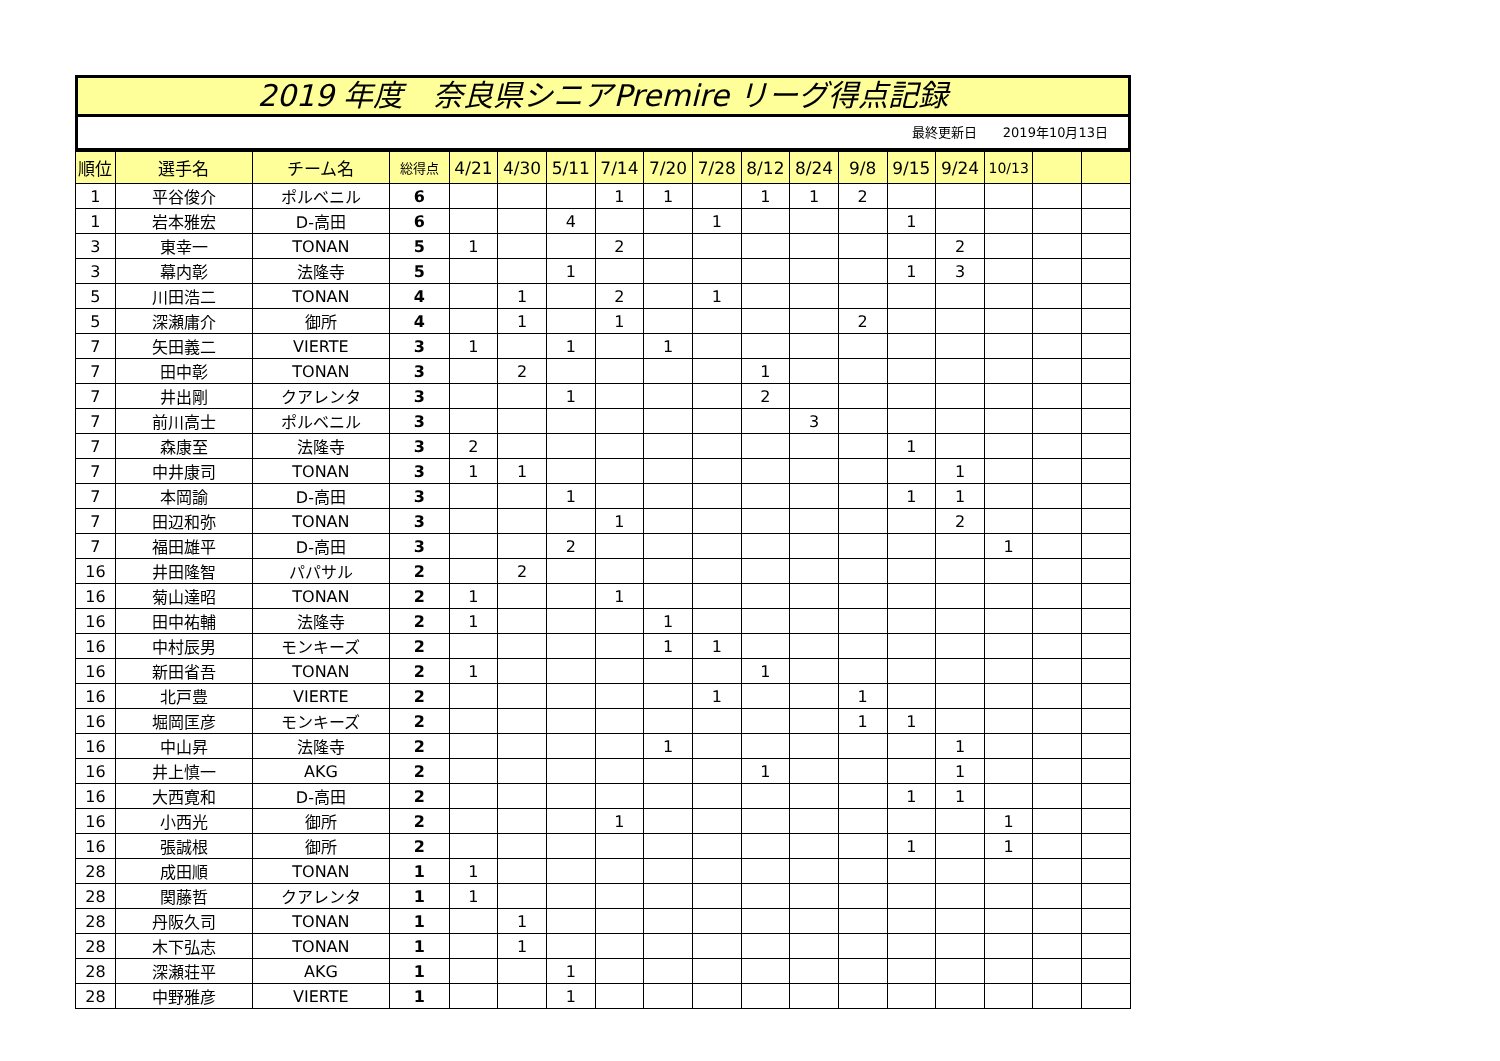2019 年度　奈良県シニアPremire リーグ得点記録
最終更新日　　2019年10月13日
| 順位 | 選手名 | チーム名 | 総得点 | 4/21 | 4/30 | 5/11 | 7/14 | 7/20 | 7/28 | 8/12 | 8/24 | 9/8 | 9/15 | 9/24 | 10/13 | | |
| --- | --- | --- | --- | --- | --- | --- | --- | --- | --- | --- | --- | --- | --- | --- | --- | --- | --- |
| 1 | 平谷俊介 | ポルベニル | 6 | | | | 1 | 1 | | 1 | 1 | 2 | | | | | |
| 1 | 岩本雅宏 | D-高田 | 6 | | | 4 | | | 1 | | | | 1 | | | | |
| 3 | 東幸一 | TONAN | 5 | 1 | | | 2 | | | | | | | 2 | | | |
| 3 | 幕内彰 | 法隆寺 | 5 | | | 1 | | | | | | | 1 | 3 | | | |
| 5 | 川田浩二 | TONAN | 4 | | 1 | | 2 | | 1 | | | | | | | | |
| 5 | 深瀬庸介 | 御所 | 4 | | 1 | | 1 | | | | | 2 | | | | | |
| 7 | 矢田義二 | VIERTE | 3 | 1 | | 1 | | 1 | | | | | | | | | |
| 7 | 田中彰 | TONAN | 3 | | 2 | | | | | 1 | | | | | | | |
| 7 | 井出剛 | クアレンタ | 3 | | | 1 | | | | 2 | | | | | | | |
| 7 | 前川高士 | ポルベニル | 3 | | | | | | | | 3 | | | | | | |
| 7 | 森康至 | 法隆寺 | 3 | 2 | | | | | | | | | 1 | | | | |
| 7 | 中井康司 | TONAN | 3 | 1 | 1 | | | | | | | | | 1 | | | |
| 7 | 本岡諭 | D-高田 | 3 | | | 1 | | | | | | | 1 | 1 | | | |
| 7 | 田辺和弥 | TONAN | 3 | | | | 1 | | | | | | | 2 | | | |
| 7 | 福田雄平 | D-高田 | 3 | | | 2 | | | | | | | | | 1 | | |
| 16 | 井田隆智 | パパサル | 2 | | 2 | | | | | | | | | | | | |
| 16 | 菊山達昭 | TONAN | 2 | 1 | | | 1 | | | | | | | | | | |
| 16 | 田中祐輔 | 法隆寺 | 2 | 1 | | | | 1 | | | | | | | | | |
| 16 | 中村辰男 | モンキーズ | 2 | | | | | 1 | 1 | | | | | | | | |
| 16 | 新田省吾 | TONAN | 2 | 1 | | | | | | 1 | | | | | | | |
| 16 | 北戸豊 | VIERTE | 2 | | | | | | 1 | | | 1 | | | | | |
| 16 | 堀岡匡彦 | モンキーズ | 2 | | | | | | | | | 1 | 1 | | | | |
| 16 | 中山昇 | 法隆寺 | 2 | | | | | 1 | | | | | | 1 | | | |
| 16 | 井上慎一 | AKG | 2 | | | | | | | 1 | | | | 1 | | | |
| 16 | 大西寛和 | D-高田 | 2 | | | | | | | | | | 1 | 1 | | | |
| 16 | 小西光 | 御所 | 2 | | | | 1 | | | | | | | | 1 | | |
| 16 | 張誠根 | 御所 | 2 | | | | | | | | | | 1 | | 1 | | |
| 28 | 成田順 | TONAN | 1 | 1 | | | | | | | | | | | | | |
| 28 | 関藤哲 | クアレンタ | 1 | 1 | | | | | | | | | | | | | |
| 28 | 丹阪久司 | TONAN | 1 | | 1 | | | | | | | | | | | | |
| 28 | 木下弘志 | TONAN | 1 | | 1 | | | | | | | | | | | | |
| 28 | 深瀬荘平 | AKG | 1 | | | 1 | | | | | | | | | | | |
| 28 | 中野雅彦 | VIERTE | 1 | | | 1 | | | | | | | | | | | |